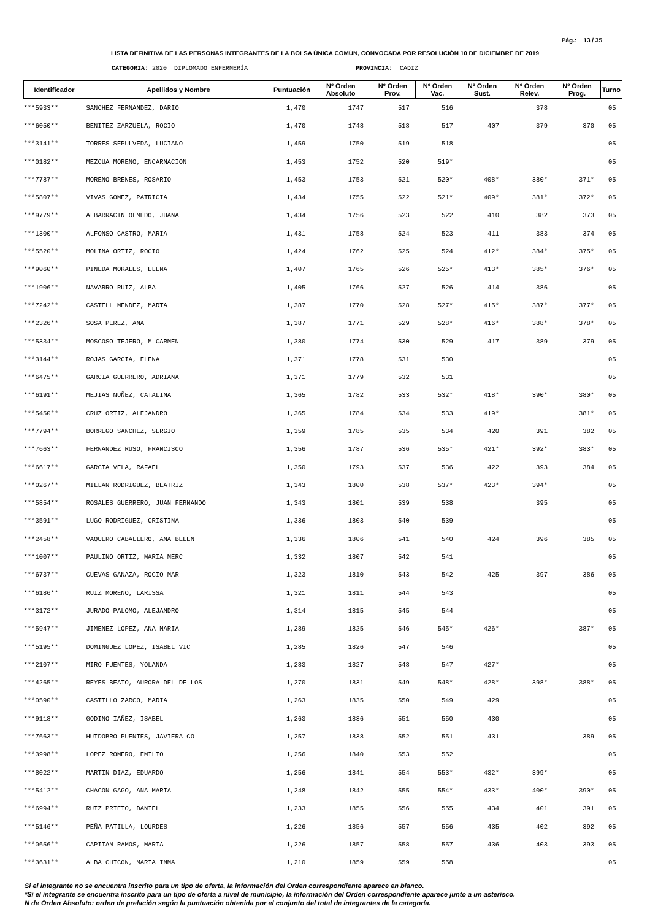Pág.: 13 / 35
LISTA DEFINITIVA DE LAS PERSONAS INTEGRANTES DE LA BOLSA ÚNICA COMÚN, CONVOCADA POR RESOLUCIÓN 10 DE DICIEMBRE DE 2019
CATEGORIA: 2020 DIPLOMADO ENFERMERÍA PROVINCIA: CADIZ
| Identificador | Apellidos y Nombre | Puntuación | Nº Orden Absoluto | Nº Orden Prov. | Nº Orden Vac. | Nº Orden Sust. | Nº Orden Relev. | Nº Orden Prog. | Turno |
| --- | --- | --- | --- | --- | --- | --- | --- | --- | --- |
| ***5933** | SANCHEZ FERNANDEZ, DARIO | 1,470 | 1747 | 517 | 516 | | 378 | | 05 |
| ***6050** | BENITEZ ZARZUELA, ROCIO | 1,470 | 1748 | 518 | 517 | 407 | 379 | 370 | 05 |
| ***3141** | TORRES SEPULVEDA, LUCIANO | 1,459 | 1750 | 519 | 518 | | | | 05 |
| ***0182** | MEZCUA MORENO, ENCARNACION | 1,453 | 1752 | 520 | 519* | | | | 05 |
| ***7787** | MORENO BRENES, ROSARIO | 1,453 | 1753 | 521 | 520* | 408* | 380* | 371* | 05 |
| ***5807** | VIVAS GOMEZ, PATRICIA | 1,434 | 1755 | 522 | 521* | 409* | 381* | 372* | 05 |
| ***9779** | ALBARRACIN OLMEDO, JUANA | 1,434 | 1756 | 523 | 522 | 410 | 382 | 373 | 05 |
| ***1300** | ALFONSO CASTRO, MARIA | 1,431 | 1758 | 524 | 523 | 411 | 383 | 374 | 05 |
| ***5520** | MOLINA ORTIZ, ROCIO | 1,424 | 1762 | 525 | 524 | 412* | 384* | 375* | 05 |
| ***9060** | PINEDA MORALES, ELENA | 1,407 | 1765 | 526 | 525* | 413* | 385* | 376* | 05 |
| ***1906** | NAVARRO RUIZ, ALBA | 1,405 | 1766 | 527 | 526 | 414 | 386 | | 05 |
| ***7242** | CASTELL MENDEZ, MARTA | 1,387 | 1770 | 528 | 527* | 415* | 387* | 377* | 05 |
| ***2326** | SOSA PEREZ, ANA | 1,387 | 1771 | 529 | 528* | 416* | 388* | 378* | 05 |
| ***5334** | MOSCOSO TEJERO, M CARMEN | 1,380 | 1774 | 530 | 529 | 417 | 389 | 379 | 05 |
| ***3144** | ROJAS GARCIA, ELENA | 1,371 | 1778 | 531 | 530 | | | | 05 |
| ***6475** | GARCIA GUERRERO, ADRIANA | 1,371 | 1779 | 532 | 531 | | | | 05 |
| ***6191** | MEJIAS NUÑEZ, CATALINA | 1,365 | 1782 | 533 | 532* | 418* | 390* | 380* | 05 |
| ***5450** | CRUZ ORTIZ, ALEJANDRO | 1,365 | 1784 | 534 | 533 | 419* | | 381* | 05 |
| ***7794** | BORREGO SANCHEZ, SERGIO | 1,359 | 1785 | 535 | 534 | 420 | 391 | 382 | 05 |
| ***7663** | FERNANDEZ RUSO, FRANCISCO | 1,356 | 1787 | 536 | 535* | 421* | 392* | 383* | 05 |
| ***6617** | GARCIA VELA, RAFAEL | 1,350 | 1793 | 537 | 536 | 422 | 393 | 384 | 05 |
| ***0267** | MILLAN RODRIGUEZ, BEATRIZ | 1,343 | 1800 | 538 | 537* | 423* | 394* | | 05 |
| ***5854** | ROSALES GUERRERO, JUAN FERNANDO | 1,343 | 1801 | 539 | 538 | | 395 | | 05 |
| ***3591** | LUGO RODRIGUEZ, CRISTINA | 1,336 | 1803 | 540 | 539 | | | | 05 |
| ***2458** | VAQUERO CABALLERO, ANA BELEN | 1,336 | 1806 | 541 | 540 | 424 | 396 | 385 | 05 |
| ***1007** | PAULINO ORTIZ, MARIA MERC | 1,332 | 1807 | 542 | 541 | | | | 05 |
| ***6737** | CUEVAS GANAZA, ROCIO MAR | 1,323 | 1810 | 543 | 542 | 425 | 397 | 386 | 05 |
| ***6186** | RUIZ MORENO, LARISSA | 1,321 | 1811 | 544 | 543 | | | | 05 |
| ***3172** | JURADO PALOMO, ALEJANDRO | 1,314 | 1815 | 545 | 544 | | | | 05 |
| ***5947** | JIMENEZ LOPEZ, ANA MARIA | 1,289 | 1825 | 546 | 545* | 426* | | 387* | 05 |
| ***5195** | DOMINGUEZ LOPEZ, ISABEL VIC | 1,285 | 1826 | 547 | 546 | | | | 05 |
| ***2107** | MIRO FUENTES, YOLANDA | 1,283 | 1827 | 548 | 547 | 427* | | | 05 |
| ***4265** | REYES BEATO, AURORA DEL DE LOS | 1,270 | 1831 | 549 | 548* | 428* | 398* | 388* | 05 |
| ***0590** | CASTILLO ZARCO, MARIA | 1,263 | 1835 | 550 | 549 | 429 | | | 05 |
| ***9118** | GODINO IAÑEZ, ISABEL | 1,263 | 1836 | 551 | 550 | 430 | | | 05 |
| ***7663** | HUIDOBRO PUENTES, JAVIERA CO | 1,257 | 1838 | 552 | 551 | 431 | | 389 | 05 |
| ***3998** | LOPEZ ROMERO, EMILIO | 1,256 | 1840 | 553 | 552 | | | | 05 |
| ***8022** | MARTIN DIAZ, EDUARDO | 1,256 | 1841 | 554 | 553* | 432* | 399* | | 05 |
| ***5412** | CHACON GAGO, ANA MARIA | 1,248 | 1842 | 555 | 554* | 433* | 400* | 390* | 05 |
| ***6994** | RUIZ PRIETO, DANIEL | 1,233 | 1855 | 556 | 555 | 434 | 401 | 391 | 05 |
| ***5146** | PEÑA PATILLA, LOURDES | 1,226 | 1856 | 557 | 556 | 435 | 402 | 392 | 05 |
| ***0656** | CAPITAN RAMOS, MARIA | 1,226 | 1857 | 558 | 557 | 436 | 403 | 393 | 05 |
| ***3631** | ALBA CHICON, MARIA INMA | 1,210 | 1859 | 559 | 558 | | | | 05 |
Si el integrante no se encuentra inscrito para un tipo de oferta, la información del Orden correspondiente aparece en blanco.
*Si el integrante se encuentra inscrito para un tipo de oferta a nivel de municipio, la información del Orden correspondiente aparece junto a un asterisco.
N de Orden Absoluto: orden de prelación según la puntuación obtenida por el conjunto del total de integrantes de la categoría.